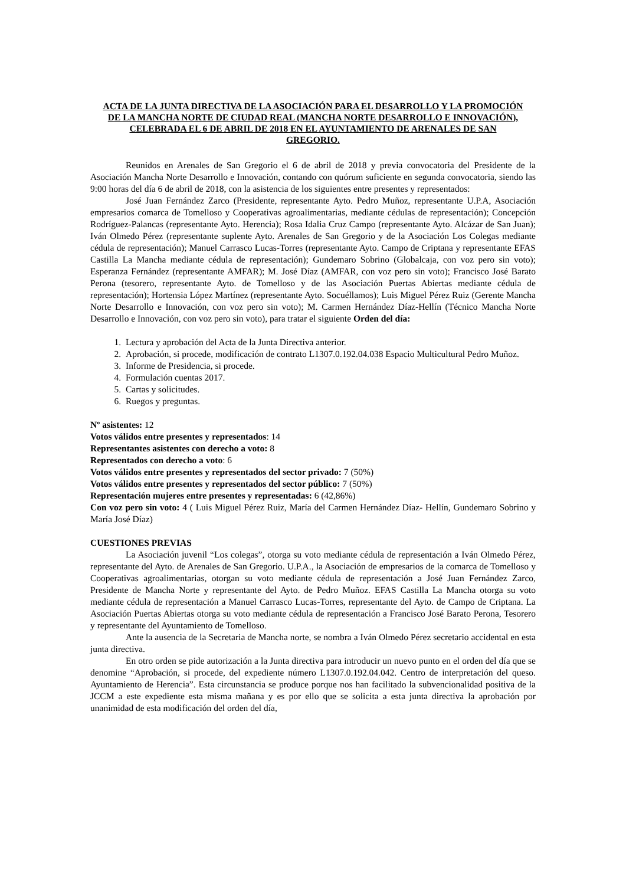ACTA DE LA JUNTA DIRECTIVA DE LA ASOCIACIÓN PARA EL DESARROLLO Y LA PROMOCIÓN DE LA MANCHA NORTE DE CIUDAD REAL (MANCHA NORTE DESARROLLO E INNOVACIÓN), CELEBRADA EL 6 DE ABRIL DE 2018 EN EL AYUNTAMIENTO DE ARENALES DE SAN GREGORIO.
Reunidos en Arenales de San Gregorio el 6 de abril de 2018 y previa convocatoria del Presidente de la Asociación Mancha Norte Desarrollo e Innovación, contando con quórum suficiente en segunda convocatoria, siendo las 9:00 horas del día 6 de abril de 2018, con la asistencia de los siguientes entre presentes y representados:
José Juan Fernández Zarco (Presidente, representante Ayto. Pedro Muñoz, representante U.P.A, Asociación empresarios comarca de Tomelloso y Cooperativas agroalimentarias, mediante cédulas de representación); Concepción Rodríguez-Palancas (representante Ayto. Herencia); Rosa Idalia Cruz Campo (representante Ayto. Alcázar de San Juan); Iván Olmedo Pérez (representante suplente Ayto. Arenales de San Gregorio y de la Asociación Los Colegas mediante cédula de representación); Manuel Carrasco Lucas-Torres (representante Ayto. Campo de Criptana y representante EFAS Castilla La Mancha mediante cédula de representación); Gundemaro Sobrino (Globalcaja, con voz pero sin voto); Esperanza Fernández (representante AMFAR); M. José Díaz (AMFAR, con voz pero sin voto); Francisco José Barato Perona (tesorero, representante Ayto. de Tomelloso y de las Asociación Puertas Abiertas mediante cédula de representación); Hortensia López Martínez (representante Ayto. Socuéllamos); Luis Miguel Pérez Ruiz (Gerente Mancha Norte Desarrollo e Innovación, con voz pero sin voto); M. Carmen Hernández Díaz-Hellín (Técnico Mancha Norte Desarrollo e Innovación, con voz pero sin voto), para tratar el siguiente Orden del día:
1. Lectura y aprobación del Acta de la Junta Directiva anterior.
2. Aprobación, si procede, modificación de contrato L1307.0.192.04.038 Espacio Multicultural Pedro Muñoz.
3. Informe de Presidencia, si procede.
4. Formulación cuentas 2017.
5. Cartas y solicitudes.
6. Ruegos y preguntas.
Nº asistentes: 12
Votos válidos entre presentes y representados: 14
Representantes asistentes con derecho a voto: 8
Representados con derecho a voto: 6
Votos válidos entre presentes y representados del sector privado: 7 (50%)
Votos válidos entre presentes y representados del sector público: 7 (50%)
Representación mujeres entre presentes y representadas: 6 (42,86%)
Con voz pero sin voto: 4 ( Luis Miguel Pérez Ruiz, María del Carmen Hernández Díaz- Hellín, Gundemaro Sobrino y María José Díaz)
CUESTIONES PREVIAS
La Asociación juvenil “Los colegas”, otorga su voto mediante cédula de representación a Iván Olmedo Pérez, representante del Ayto. de Arenales de San Gregorio. U.P.A., la Asociación de empresarios de la comarca de Tomelloso y Cooperativas agroalimentarias, otorgan su voto mediante cédula de representación a José Juan Fernández Zarco, Presidente de Mancha Norte y representante del Ayto. de Pedro Muñoz. EFAS Castilla La Mancha otorga su voto mediante cédula de representación a Manuel Carrasco Lucas-Torres, representante del Ayto. de Campo de Criptana. La Asociación Puertas Abiertas otorga su voto mediante cédula de representación a Francisco José Barato Perona, Tesorero y representante del Ayuntamiento de Tomelloso.
Ante la ausencia de la Secretaria de Mancha norte, se nombra a Iván Olmedo Pérez secretario accidental en esta junta directiva.
En otro orden se pide autorización a la Junta directiva para introducir un nuevo punto en el orden del día que se denomine “Aprobación, si procede, del expediente número L1307.0.192.04.042. Centro de interpretación del queso. Ayuntamiento de Herencia”. Esta circunstancia se produce porque nos han facilitado la subvencionalidad positiva de la JCCM a este expediente esta misma mañana y es por ello que se solicita a esta junta directiva la aprobación por unanimidad de esta modificación del orden del día,